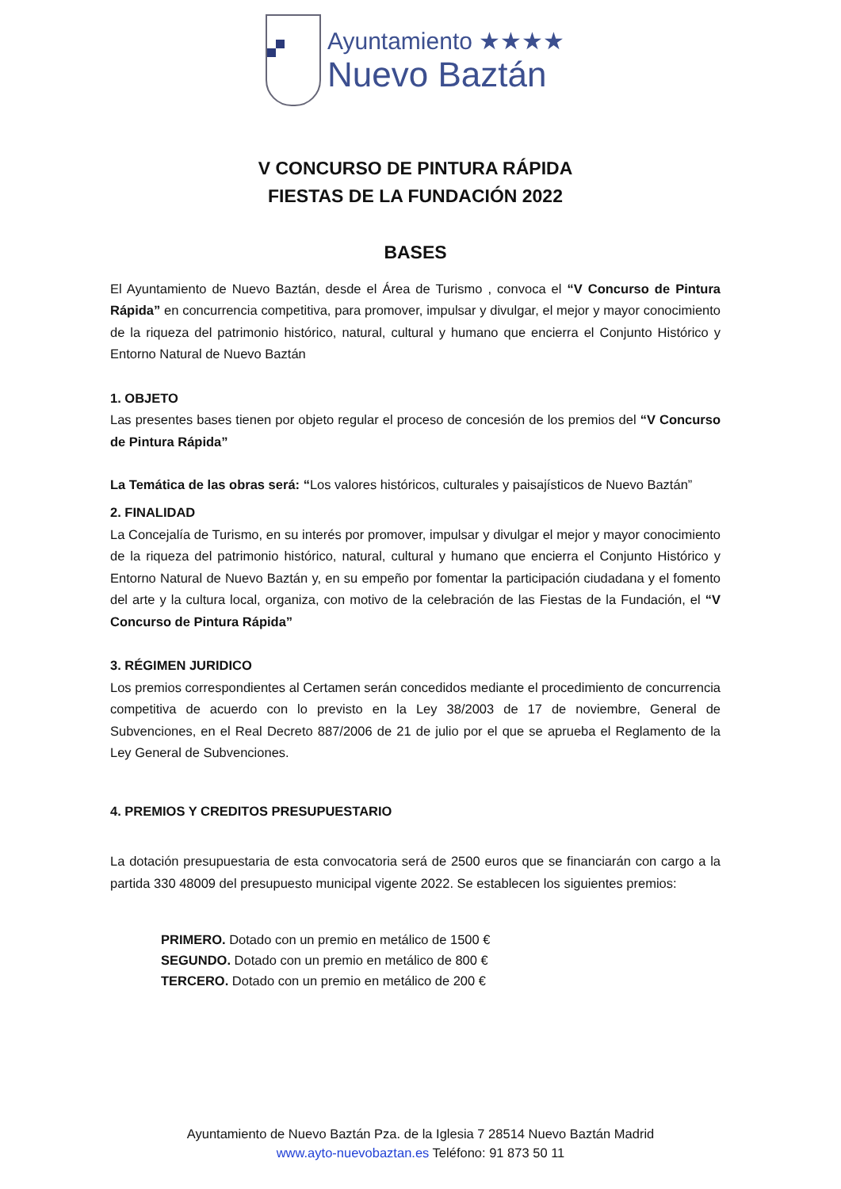Ayuntamiento ★★★★
Nuevo Baztán
V CONCURSO DE PINTURA RÁPIDA
FIESTAS DE LA FUNDACIÓN 2022
BASES
El Ayuntamiento de Nuevo Baztán, desde el Área de Turismo , convoca el “V Concurso de Pintura Rápida” en concurrencia competitiva, para promover, impulsar y divulgar, el mejor y mayor conocimiento de la riqueza del patrimonio histórico, natural, cultural y humano que encierra el Conjunto Histórico y Entorno Natural de Nuevo Baztán
1. OBJETO
Las presentes bases tienen por objeto regular el proceso de concesión de los premios del “V Concurso de Pintura Rápida”
La Temática de las obras será: “Los valores históricos, culturales y paisajísticos de Nuevo Baztán”
2. FINALIDAD
La Concejalía de Turismo, en su interés por promover, impulsar y divulgar el mejor y mayor conocimiento de la riqueza del patrimonio histórico, natural, cultural y humano que encierra el Conjunto Histórico y Entorno Natural de Nuevo Baztán y, en su empeño por fomentar la participación ciudadana y el fomento del arte y la cultura local, organiza, con motivo de la celebración de las Fiestas de la Fundación, el “V Concurso de Pintura Rápida”
3. RÉGIMEN JURIDICO
Los premios correspondientes al Certamen serán concedidos mediante el procedimiento de concurrencia competitiva de acuerdo con lo previsto en la Ley 38/2003 de 17 de noviembre, General de Subvenciones, en el Real Decreto 887/2006 de 21 de julio por el que se aprueba el Reglamento de la Ley General de Subvenciones.
4. PREMIOS Y CREDITOS PRESUPUESTARIO
La dotación presupuestaria de esta convocatoria será de 2500 euros que se financiarán con cargo a la partida 330 48009 del presupuesto municipal vigente 2022. Se establecen los siguientes premios:
PRIMERO. Dotado con un premio en metálico de 1500 €
SEGUNDO. Dotado con un premio en metálico de 800 €
TERCERO. Dotado con un premio en metálico de 200 €
Ayuntamiento de Nuevo Baztán Pza. de la Iglesia 7 28514 Nuevo Baztán Madrid
www.ayto-nuevobaztan.es Teléfono: 91 873 50 11